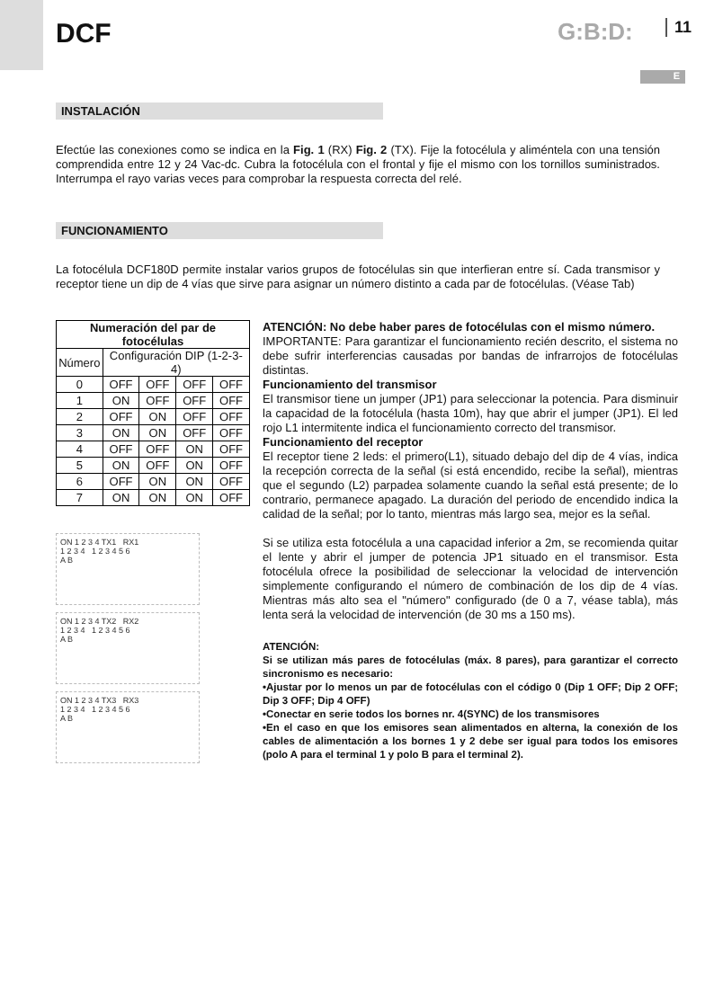DCF G:B:D: 11
E
INSTALACIÓN
Efectúe las conexiones como se indica en la Fig. 1 (RX) Fig. 2 (TX). Fije la fotocélula y aliméntela con una tensión comprendida entre 12 y 24 Vac-dc. Cubra la fotocélula con el frontal y fije el mismo con los tornillos suministrados. Interrumpa el rayo varias veces para comprobar la respuesta correcta del relé.
FUNCIONAMIENTO
La fotocélula DCF180D permite instalar varios grupos de fotocélulas sin que interfieran entre sí. Cada transmisor y receptor tiene un dip de 4 vías que sirve para asignar un número distinto a cada par de fotocélulas. (Véase Tab)
| Numeración del par de fotocélulas | | | | |
| --- | --- | --- | --- | --- |
| Número | Configuración DIP (1-2-3-4) | | | |
| 0 | OFF | OFF | OFF | OFF |
| 1 | ON | OFF | OFF | OFF |
| 2 | OFF | ON | OFF | OFF |
| 3 | ON | ON | OFF | OFF |
| 4 | OFF | OFF | ON | OFF |
| 5 | ON | OFF | ON | OFF |
| 6 | OFF | ON | ON | OFF |
| 7 | ON | ON | ON | OFF |
ON 1 2 3 4 TX1 RX1
1 2 3 4 1 2 3 4 5 6
A B
ON 1 2 3 4 TX2 RX2
1 2 3 4 1 2 3 4 5 6
A B
ON 1 2 3 4 TX3 RX3
1 2 3 4 1 2 3 4 5 6
A B
ATENCIÓN: No debe haber pares de fotocélulas con el mismo número.
IMPORTANTE: Para garantizar el funcionamiento recién descrito, el sistema no debe sufrir interferencias causadas por bandas de infrarrojos de fotocélulas distintas.
Funcionamiento del transmisor
El transmisor tiene un jumper (JP1) para seleccionar la potencia. Para disminuir la capacidad de la fotocélula (hasta 10m), hay que abrir el jumper (JP1). El led rojo L1 intermitente indica el funcionamiento correcto del transmisor.
Funcionamiento del receptor
El receptor tiene 2 leds: el primero(L1), situado debajo del dip de 4 vías, indica la recepción correcta de la señal (si está encendido, recibe la señal), mientras que el segundo (L2) parpadea solamente cuando la señal está presente; de lo contrario, permanece apagado. La duración del periodo de encendido indica la calidad de la señal; por lo tanto, mientras más largo sea, mejor es la señal.
Si se utiliza esta fotocélula a una capacidad inferior a 2m, se recomienda quitar el lente y abrir el jumper de potencia JP1 situado en el transmisor. Esta fotocélula ofrece la posibilidad de seleccionar la velocidad de intervención simplemente configurando el número de combinación de los dip de 4 vías. Mientras más alto sea el "número" configurado (de 0 a 7, véase tabla), más lenta será la velocidad de intervención (de 30 ms a 150 ms).
ATENCIÓN:
Si se utilizan más pares de fotocélulas (máx. 8 pares), para garantizar el correcto sincronismo es necesario:
•Ajustar por lo menos un par de fotocélulas con el código 0 (Dip 1 OFF; Dip 2 OFF; Dip 3 OFF; Dip 4 OFF)
•Conectar en serie todos los bornes nr. 4(SYNC) de los transmisores
•En el caso en que los emisores sean alimentados en alterna, la conexión de los cables de alimentación a los bornes 1 y 2 debe ser igual para todos los emisores (polo A para el terminal 1 y polo B para el terminal 2).